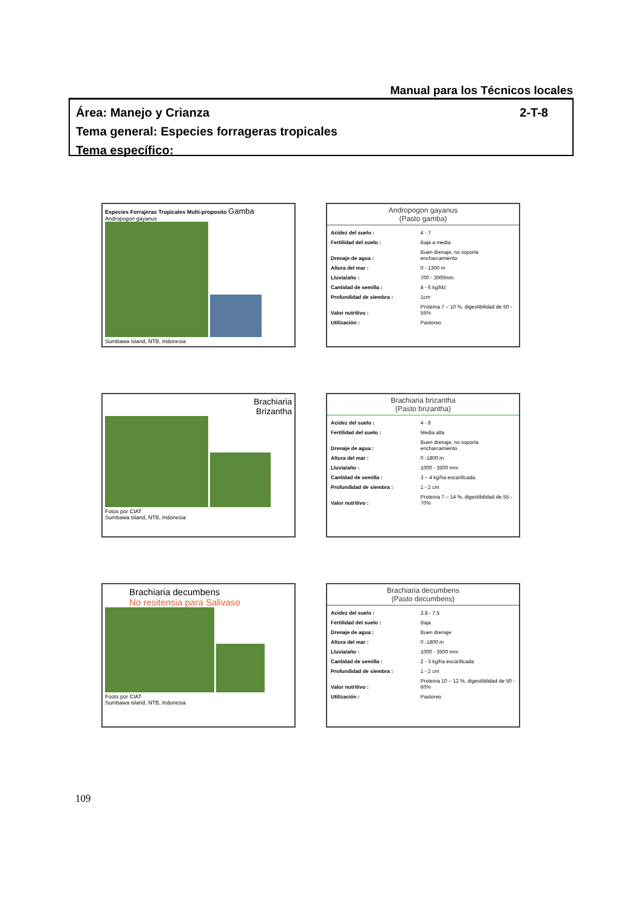Manual para los Técnicos locales
Área: Manejo y Crianza 2-T-8
Tema general: Especies forrageras tropicales
Tema específico:
Especies Forrajeras Tropicales Multi-proposito Gamba
Andropogon gayanus
Sumbawa island, NTB, Indonesia
Andropogon gayanus
(Pasto gamba)
| Acidez del suelo : | 4 - 7 |
| Fertilidad del suelo : | Baja a media |
| Drenaje de agua : | Buen drenaje, no soporta encharcamiento |
| Altura del mar : | 0 - 1300 m |
| Lluvia/año : | 700 - 3000mm |
| Cantidad de semilla : | 4 - 6 kg/Mz |
| Profundidad de siembra : | 1cm |
| Valor nutritivo : | Proteína 7 – 10 %, digestibilidad de 50 - 55% |
| Utilización : | Pastoreo |
Brachiaria
Brizantha
Fotos por CIAT
Sumbawa island, NTB, Indonesia
Brachiaria brizantha
(Pasto brizantha)
| Acidez del suelo : | 4 - 8 |
| Fertilidad del suelo : | Media alta |
| Drenaje de agua : | Buen drenaje, no soporta encharcamiento |
| Altura del mar : | 0 -1800 m |
| Lluvia/año : | 1000 - 3500 mm |
| Cantidad de semilla : | 3 – 4 kg/ha escarificada |
| Profundidad de siembra : | 1 - 2 cm |
| Valor nutritivo : | Proteína 7 – 14 %, digestibilidad de 55 - 70% |
Brachiaria decumbens
No resitensia para Salivaso
Foots por CIAT
Sumbawa island, NTB, Indonesia
Brachiaria decumbens
(Pasto decumbens)
| Acidez del suelo : | 3.8 - 7.5 |
| Fertilidad del suelo : | Baja |
| Drenaje de agua : | Buen drenaje |
| Altura del mar : | 0 -1800 m |
| Lluvia/año : | 1000 - 3500 mm |
| Cantidad de semilla : | 2 - 3 kg/ha escarificada |
| Profundidad de siembra : | 1 - 2 cm |
| Valor nutritivo : | Proteína 10 – 12 %, digestibilidad de 50 - 60% |
| Utilización : | Pastoreo |
109